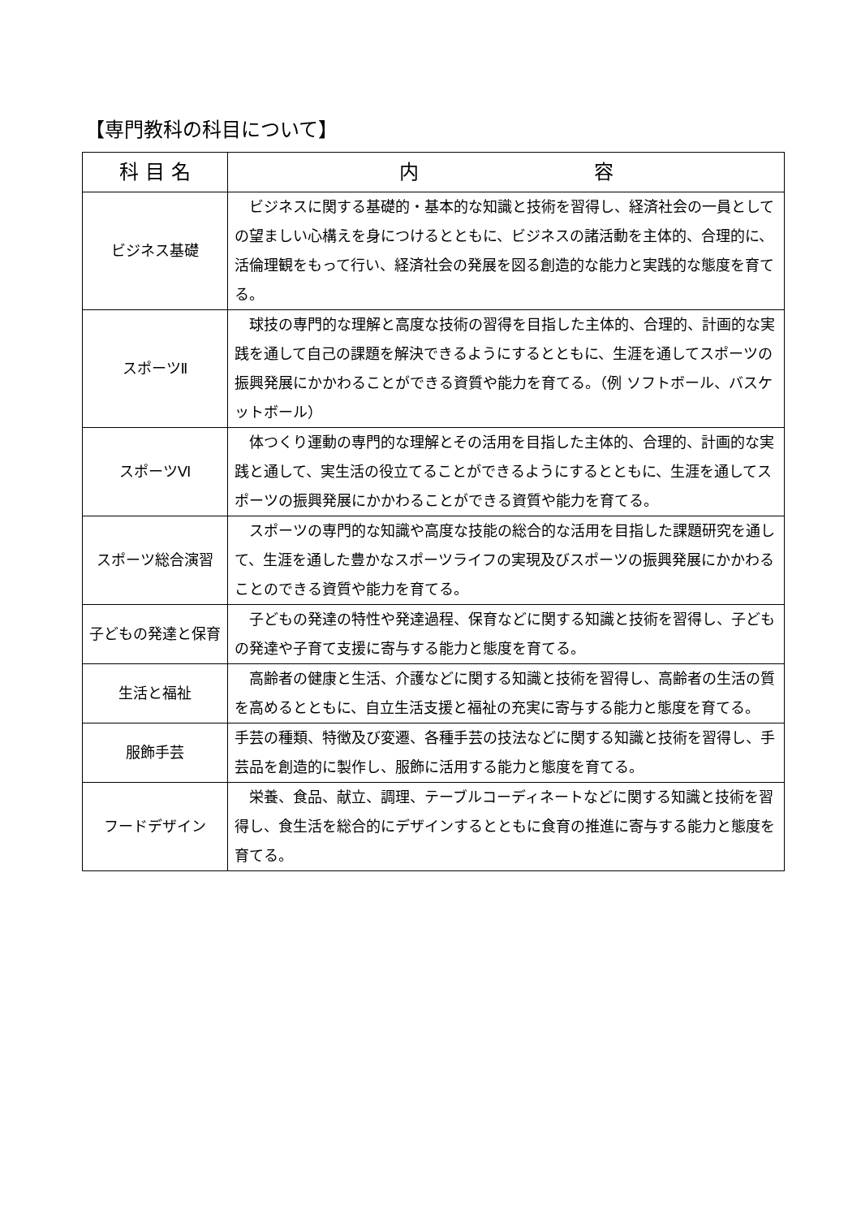【専門教科の科目について】
| 科 目 名 | 内 容 |
| --- | --- |
| ビジネス基礎 | ビジネスに関する基礎的・基本的な知識と技術を習得し、経済社会の一員としての望ましい心構えを身につけるとともに、ビジネスの諸活動を主体的、合理的に、活倫理観をもって行い、経済社会の発展を図る創造的な能力と実践的な態度を育てる。 |
| スポーツⅡ | 球技の専門的な理解と高度な技術の習得を目指した主体的、合理的、計画的な実践を通して自己の課題を解決できるようにするとともに、生涯を通してスポーツの振興発展にかかわることができる資質や能力を育てる。（例 ソフトボール、バスケットボール） |
| スポーツⅥ | 体つくり運動の専門的な理解とその活用を目指した主体的、合理的、計画的な実践と通して、実生活の役立てることができるようにするとともに、生涯を通してスポーツの振興発展にかかわることができる資質や能力を育てる。 |
| スポーツ総合演習 | スポーツの専門的な知識や高度な技能の総合的な活用を目指した課題研究を通して、生涯を通した豊かなスポーツライフの実現及びスポーツの振興発展にかかわることのできる資質や能力を育てる。 |
| 子どもの発達と保育 | 子どもの発達の特性や発達過程、保育などに関する知識と技術を習得し、子どもの発達や子育て支援に寄与する能力と態度を育てる。 |
| 生活と福祉 | 高齢者の健康と生活、介護などに関する知識と技術を習得し、高齢者の生活の質を高めるとともに、自立生活支援と福祉の充実に寄与する能力と態度を育てる。 |
| 服飾手芸 | 手芸の種類、特徴及び変遷、各種手芸の技法などに関する知識と技術を習得し、手芸品を創造的に製作し、服飾に活用する能力と態度を育てる。 |
| フードデザイン | 栄養、食品、献立、調理、テーブルコーディネートなどに関する知識と技術を習得し、食生活を総合的にデザインするとともに食育の推進に寄与する能力と態度を育てる。 |